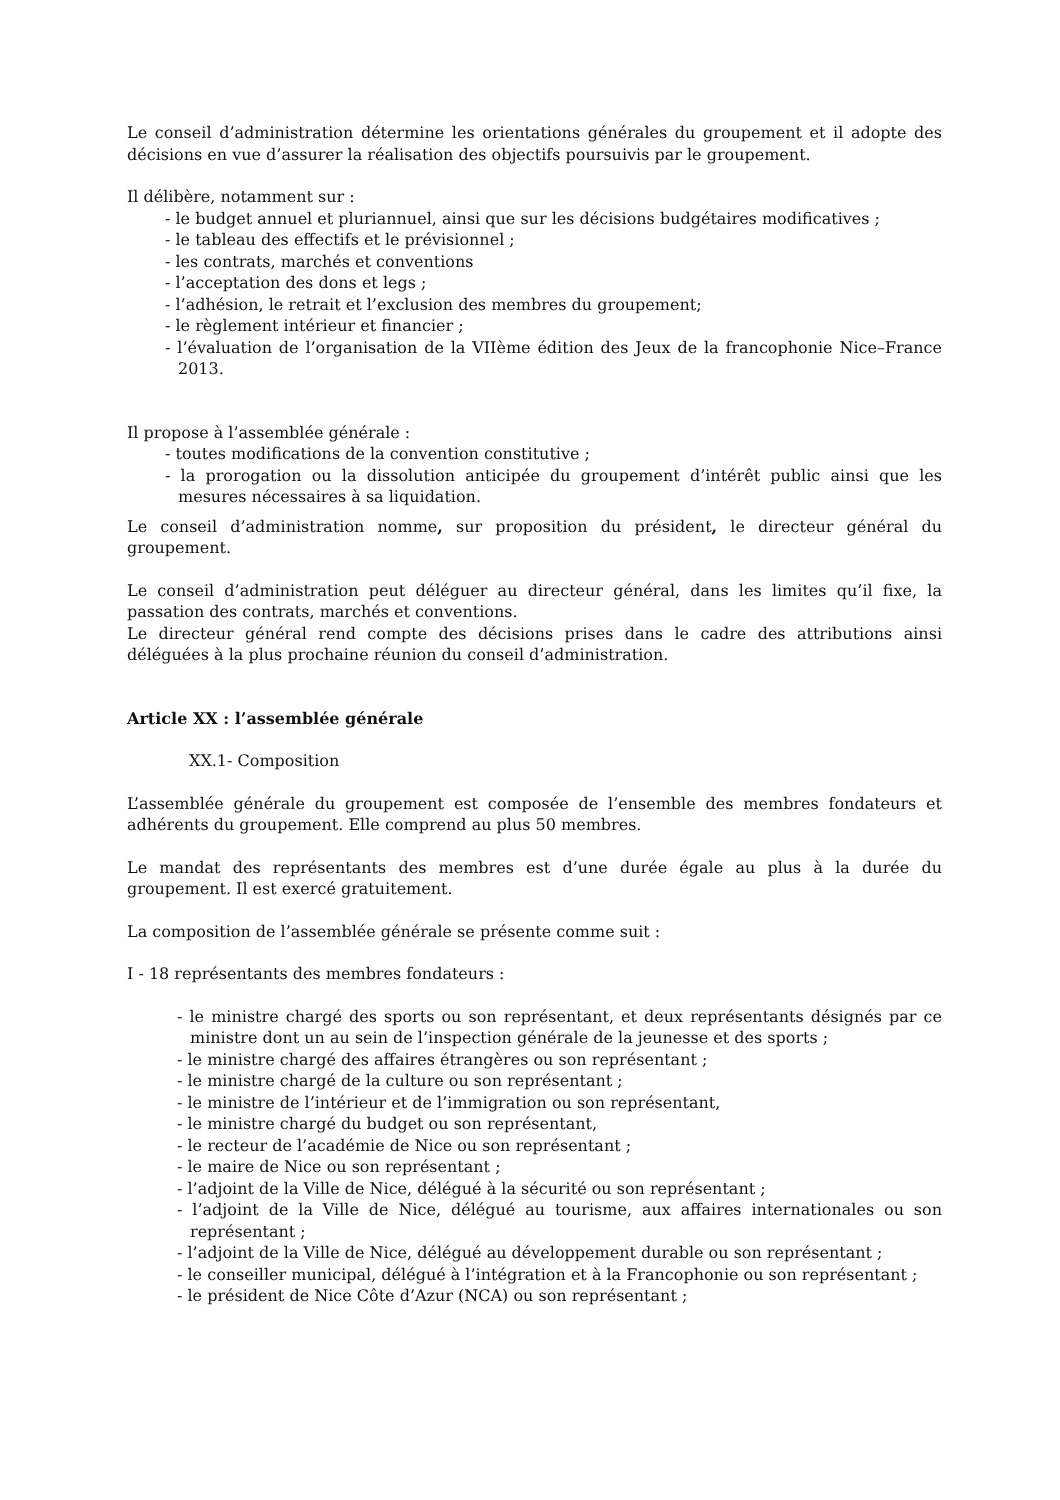Le conseil d’administration détermine les orientations générales du groupement et il adopte des décisions en vue d’assurer la réalisation des objectifs poursuivis par le groupement.
Il délibère, notamment sur :
- le budget annuel et pluriannuel, ainsi que sur les décisions budgétaires modificatives ;
- le tableau des effectifs et le prévisionnel ;
- les contrats, marchés et conventions
- l’acceptation des dons et legs ;
- l’adhésion, le retrait et l’exclusion des membres du groupement;
- le règlement intérieur et financier ;
- l’évaluation de l’organisation de la VIIème édition des Jeux de la francophonie Nice–France 2013.
Il propose à l’assemblée générale :
- toutes modifications de la convention constitutive ;
- la prorogation ou la dissolution anticipée du groupement d’intérêt public ainsi que les mesures nécessaires à sa liquidation.
Le conseil d’administration nomme, sur proposition du président, le directeur général du groupement.
Le conseil d’administration peut déléguer au directeur général, dans les limites qu’il fixe, la passation des contrats, marchés et conventions.
Le directeur général rend compte des décisions prises dans le cadre des attributions ainsi déléguées à la plus prochaine réunion du conseil d’administration.
Article XX : l’assemblée générale
XX.1- Composition
L’assemblée générale du groupement est composée de l’ensemble des membres fondateurs et adhérents du groupement. Elle comprend au plus 50 membres.
Le mandat des représentants des membres est d’une durée égale au plus à la durée du groupement. Il est exercé gratuitement.
La composition de l’assemblée générale se présente comme suit :
I - 18 représentants des membres fondateurs :
- le ministre chargé des sports ou son représentant, et deux représentants désignés par ce ministre dont un au sein de l’inspection générale de la jeunesse et des sports ;
- le ministre chargé des affaires étrangères ou son représentant ;
- le ministre chargé de la culture ou son représentant ;
- le ministre de l’intérieur et de l’immigration ou son représentant,
- le ministre chargé du budget ou son représentant,
- le recteur de l’académie de Nice ou son représentant ;
- le maire de Nice ou son représentant ;
- l’adjoint de la Ville de Nice, délégué à la sécurité ou son représentant ;
- l’adjoint de la Ville de Nice, délégué au tourisme, aux affaires internationales ou son représentant ;
- l’adjoint de la Ville de Nice, délégué au développement durable ou son représentant ;
- le conseiller municipal, délégué à l’intégration et à la Francophonie ou son représentant ;
- le président de Nice Côte d’Azur (NCA) ou son représentant ;